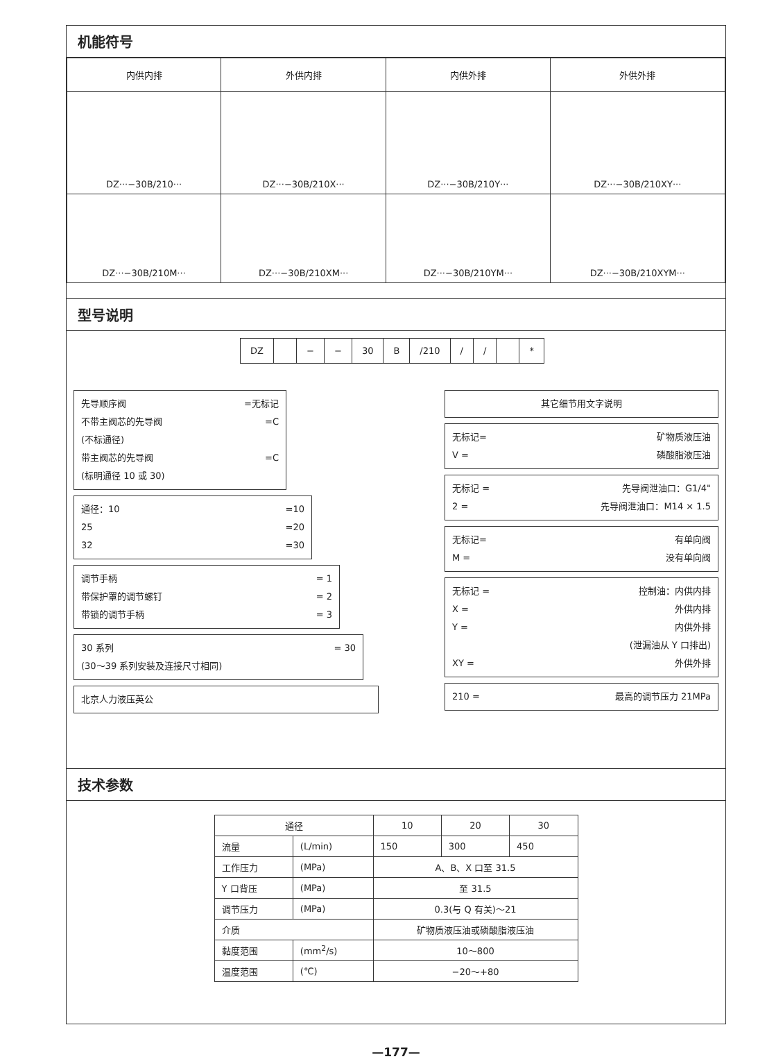机能符号
| 内供内排 | 外供内排 | 内供外排 | 外供外排 |
| DZ···−30B/210··· | DZ···−30B/210X··· | DZ···−30B/210Y··· | DZ···−30B/210XY··· |
| DZ···−30B/210M··· | DZ···−30B/210XM··· | DZ···−30B/210YM··· | DZ···−30B/210XYM··· |
型号说明
DZ − − 30 B /210 / / *
先导顺序阀 =无标记
不带主阀芯的先导阀 =C
(不标通径)
带主阀芯的先导阀 =C
(标明通径 10 或 30)
通径：10 =10
25 =20
32 =30
调节手柄 = 1
带保护罩的调节螺钉 = 2
带锁的调节手柄 = 3
30 系列 = 30
(30～39 系列安装及连接尺寸相同)
北京人力液压英公
其它细节用文字说明
无标记= 矿物质液压油
V = 磷酸脂液压油
无标记 = 先导阀泄油口：G1/4"
2 = 先导阀泄油口：M14 × 1.5
无标记= 有单向阀
M = 没有单向阀
无标记 = 控制油：内供内排
X = 外供内排
Y = 内供外排
(泄漏油从 Y 口排出)
XY = 外供外排
210 = 最高的调节压力 21MPa
技术参数
| 通径 | | 10 | 20 | 30 |
| --- | --- | --- | --- | --- |
| 流量 | (L/min) | 150 | 300 | 450 |
| 工作压力 | (MPa) | A、B、X 口至 31.5 | | |
| Y 口背压 | (MPa) | 至 31.5 | | |
| 调节压力 | (MPa) | 0.3(与 Q 有关)～21 | | |
| 介质 | | 矿物质液压油或磷酸脂液压油 | | |
| 黏度范围 | (mm<sup>2</sup>/s) | 10～800 | | |
| 温度范围 | (℃) | −20～+80 | | |
—177—